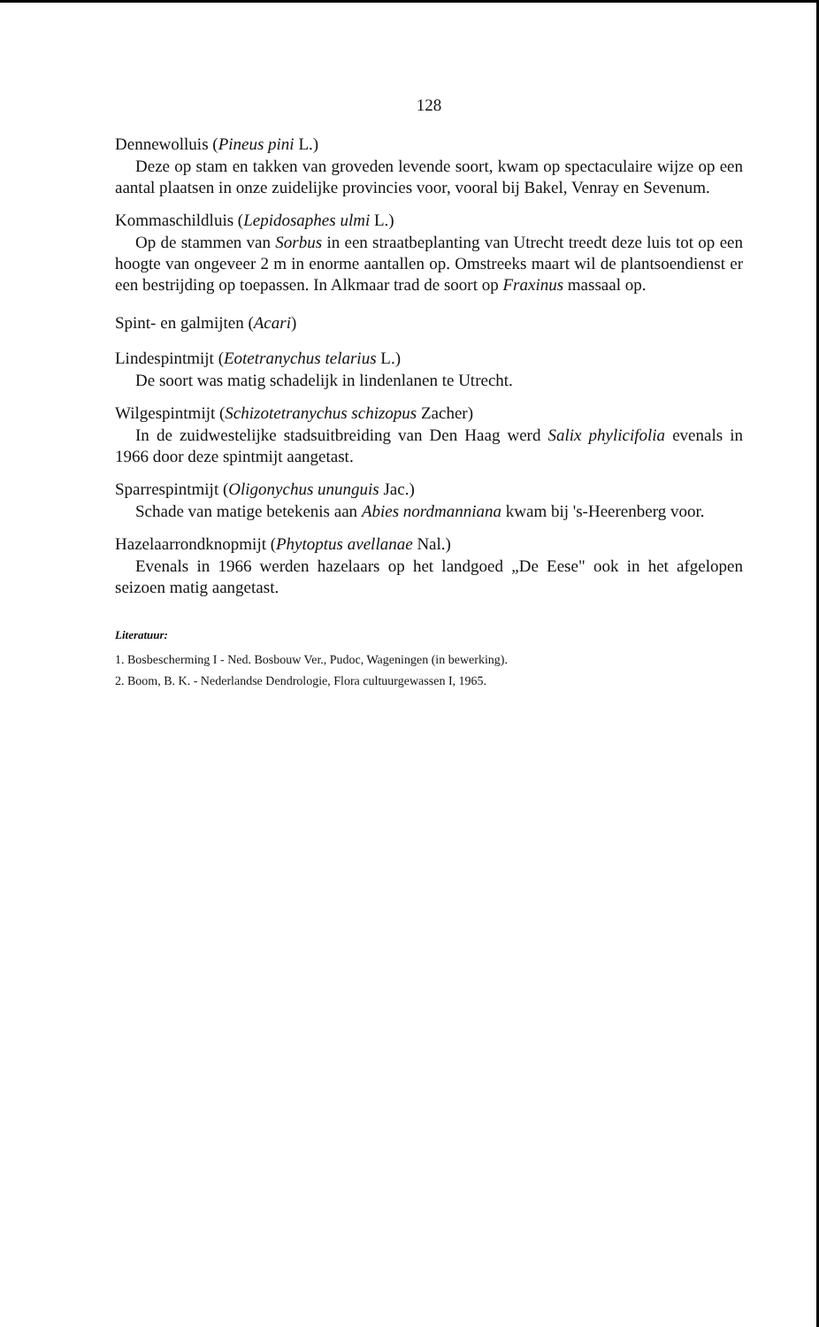128
Dennewolluis (Pineus pini L.)
Deze op stam en takken van groveden levende soort, kwam op spectaculaire wijze op een aantal plaatsen in onze zuidelijke provincies voor, vooral bij Bakel, Venray en Sevenum.
Kommaschildluis (Lepidosaphes ulmi L.)
Op de stammen van Sorbus in een straatbeplanting van Utrecht treedt deze luis tot op een hoogte van ongeveer 2 m in enorme aantallen op. Omstreeks maart wil de plantsoendienst er een bestrijding op toepassen. In Alkmaar trad de soort op Fraxinus massaal op.
Spint- en galmijten (Acari)
Lindespintmijt (Eotetranychus telarius L.)
De soort was matig schadelijk in lindenlanen te Utrecht.
Wilgespintmijt (Schizotetranychus schizopus Zacher)
In de zuidwestelijke stadsuitbreiding van Den Haag werd Salix phylicifolia evenals in 1966 door deze spintmijt aangetast.
Sparrespintmijt (Oligonychus ununguis Jac.)
Schade van matige betekenis aan Abies nordmanniana kwam bij 's-Heerenberg voor.
Hazelaarrondknopmijt (Phytoptus avellanae Nal.)
Evenals in 1966 werden hazelaars op het landgoed „De Eese" ook in het afgelopen seizoen matig aangetast.
Literatuur:
1. Bosbescherming I - Ned. Bosbouw Ver., Pudoc, Wageningen (in bewerking).
2. Boom, B. K. - Nederlandse Dendrologie, Flora cultuurgewassen I, 1965.